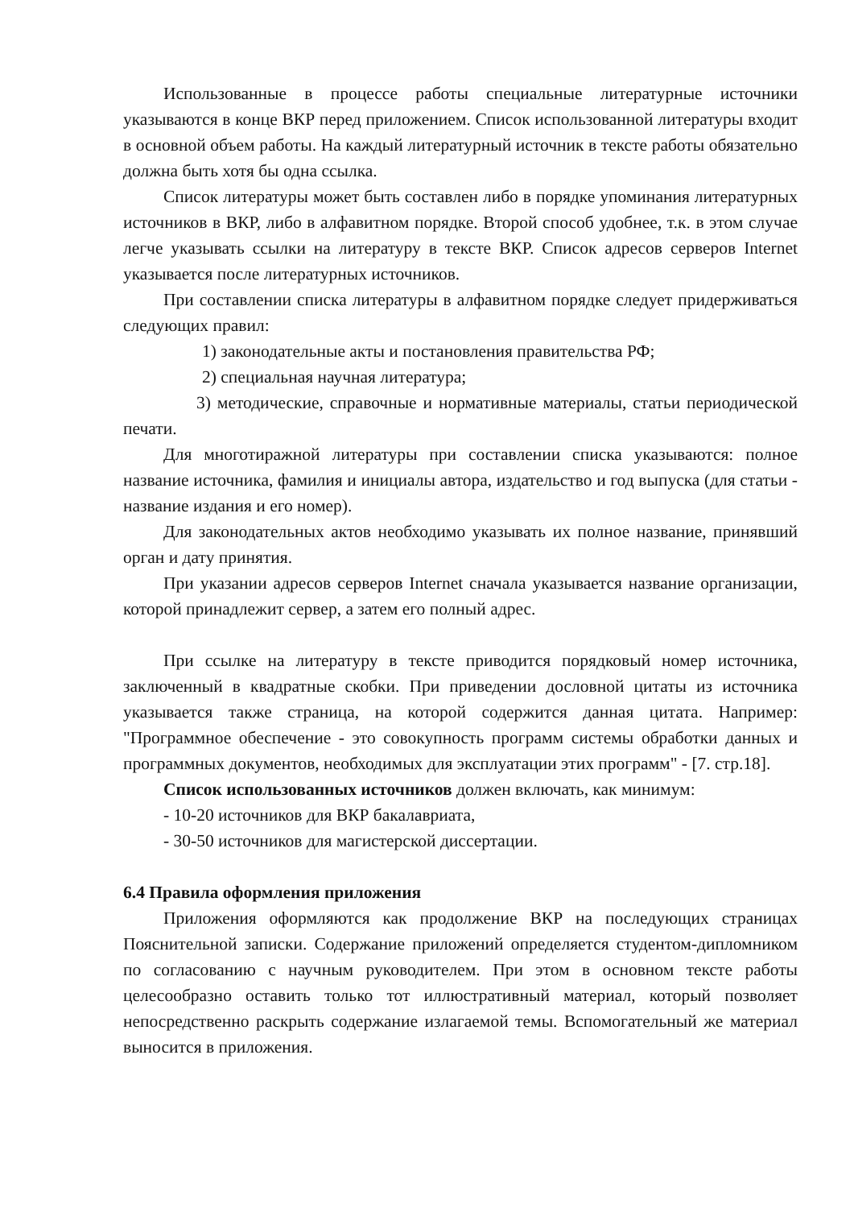Использованные в процессе работы специальные литературные источники указываются в конце ВКР перед приложением. Список использованной литературы входит в основной объем работы. На каждый литературный источник в тексте работы обязательно должна быть хотя бы одна ссылка.
Список литературы может быть составлен либо в порядке упоминания литературных источников в ВКР, либо в алфавитном порядке. Второй способ удобнее, т.к. в этом случае легче указывать ссылки на литературу в тексте ВКР. Список адресов серверов Internet указывается после литературных источников.
При составлении списка литературы в алфавитном порядке следует придерживаться следующих правил:
1) законодательные акты и постановления правительства РФ;
2) специальная научная литература;
3) методические, справочные и нормативные материалы, статьи периодической печати.
Для многотиражной литературы при составлении списка указываются: полное название источника, фамилия и инициалы автора, издательство и год выпуска (для статьи - название издания и его номер).
Для законодательных актов необходимо указывать их полное название, принявший орган и дату принятия.
При указании адресов серверов Internet сначала указывается название организации, которой принадлежит сервер, а затем его полный адрес.
При ссылке на литературу в тексте приводится порядковый номер источника, заключенный в квадратные скобки. При приведении дословной цитаты из источника указывается также страница, на которой содержится данная цитата. Например: "Программное обеспечение - это совокупность программ системы обработки данных и программных документов, необходимых для эксплуатации этих программ" - [7. стр.18].
Список использованных источников должен включать, как минимум:
- 10-20 источников для ВКР бакалавриата,
- 30-50 источников для магистерской диссертации.
6.4 Правила оформления приложения
Приложения оформляются как продолжение ВКР на последующих страницах Пояснительной записки. Содержание приложений определяется студентом-дипломником по согласованию с научным руководителем. При этом в основном тексте работы целесообразно оставить только тот иллюстративный материал, который позволяет непосредственно раскрыть содержание излагаемой темы. Вспомогательный же материал выносится в приложения.